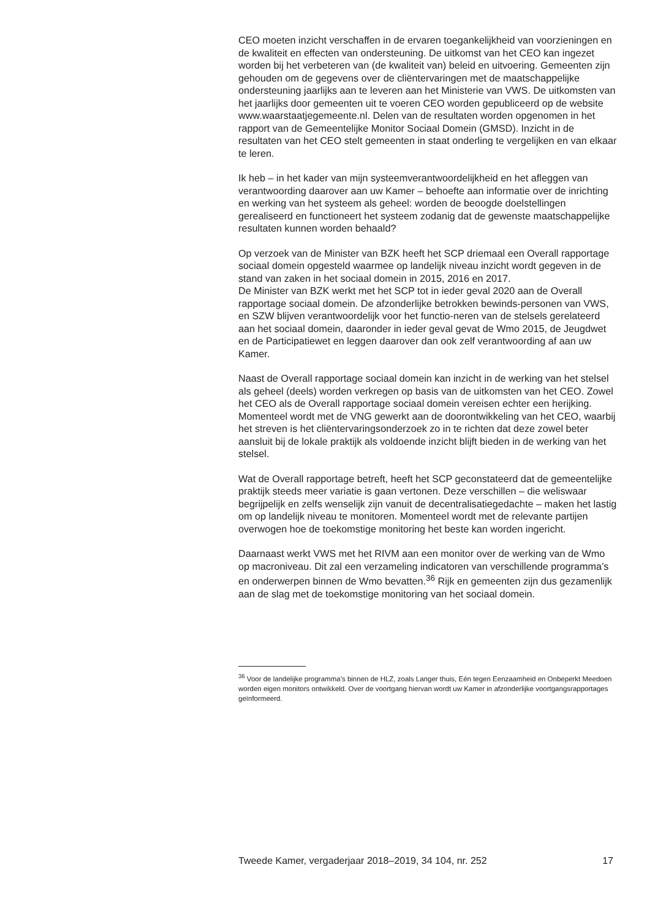CEO moeten inzicht verschaffen in de ervaren toegankelijkheid van voorzieningen en de kwaliteit en effecten van ondersteuning. De uitkomst van het CEO kan ingezet worden bij het verbeteren van (de kwaliteit van) beleid en uitvoering. Gemeenten zijn gehouden om de gegevens over de cliëntervaringen met de maatschappelijke ondersteuning jaarlijks aan te leveren aan het Ministerie van VWS. De uitkomsten van het jaarlijks door gemeenten uit te voeren CEO worden gepubliceerd op de website www.waarstaatjegemeente.nl. Delen van de resultaten worden opgenomen in het rapport van de Gemeentelijke Monitor Sociaal Domein (GMSD). Inzicht in de resultaten van het CEO stelt gemeenten in staat onderling te vergelijken en van elkaar te leren.
Ik heb – in het kader van mijn systeemverantwoordelijkheid en het afleggen van verantwoording daarover aan uw Kamer – behoefte aan informatie over de inrichting en werking van het systeem als geheel: worden de beoogde doelstellingen gerealiseerd en functioneert het systeem zodanig dat de gewenste maatschappelijke resultaten kunnen worden behaald?
Op verzoek van de Minister van BZK heeft het SCP driemaal een Overall rapportage sociaal domein opgesteld waarmee op landelijk niveau inzicht wordt gegeven in de stand van zaken in het sociaal domein in 2015, 2016 en 2017.
De Minister van BZK werkt met het SCP tot in ieder geval 2020 aan de Overall rapportage sociaal domein. De afzonderlijke betrokken bewinds-personen van VWS, en SZW blijven verantwoordelijk voor het functio-neren van de stelsels gerelateerd aan het sociaal domein, daaronder in ieder geval gevat de Wmo 2015, de Jeugdwet en de Participatiewet en leggen daarover dan ook zelf verantwoording af aan uw Kamer.
Naast de Overall rapportage sociaal domein kan inzicht in de werking van het stelsel als geheel (deels) worden verkregen op basis van de uitkomsten van het CEO. Zowel het CEO als de Overall rapportage sociaal domein vereisen echter een herijking. Momenteel wordt met de VNG gewerkt aan de doorontwikkeling van het CEO, waarbij het streven is het cliëntervaringsonderzoek zo in te richten dat deze zowel beter aansluit bij de lokale praktijk als voldoende inzicht blijft bieden in de werking van het stelsel.
Wat de Overall rapportage betreft, heeft het SCP geconstateerd dat de gemeentelijke praktijk steeds meer variatie is gaan vertonen. Deze verschillen – die weliswaar begrijpelijk en zelfs wenselijk zijn vanuit de decentralisatiegedachte – maken het lastig om op landelijk niveau te monitoren. Momenteel wordt met de relevante partijen overwogen hoe de toekomstige monitoring het beste kan worden ingericht.
Daarnaast werkt VWS met het RIVM aan een monitor over de werking van de Wmo op macroniveau. Dit zal een verzameling indicatoren van verschillende programma’s en onderwerpen binnen de Wmo bevatten.<sup>36</sup> Rijk en gemeenten zijn dus gezamenlijk aan de slag met de toekomstige monitoring van het sociaal domein.
<sup>36</sup> Voor de landelijke programma’s binnen de HLZ, zoals Langer thuis, Eén tegen Eenzaamheid en Onbeperkt Meedoen worden eigen monitors ontwikkeld. Over de voortgang hiervan wordt uw Kamer in afzonderlijke voortgangsrapportages geïnformeerd.
Tweede Kamer, vergaderjaar 2018–2019, 34 104, nr. 252 17